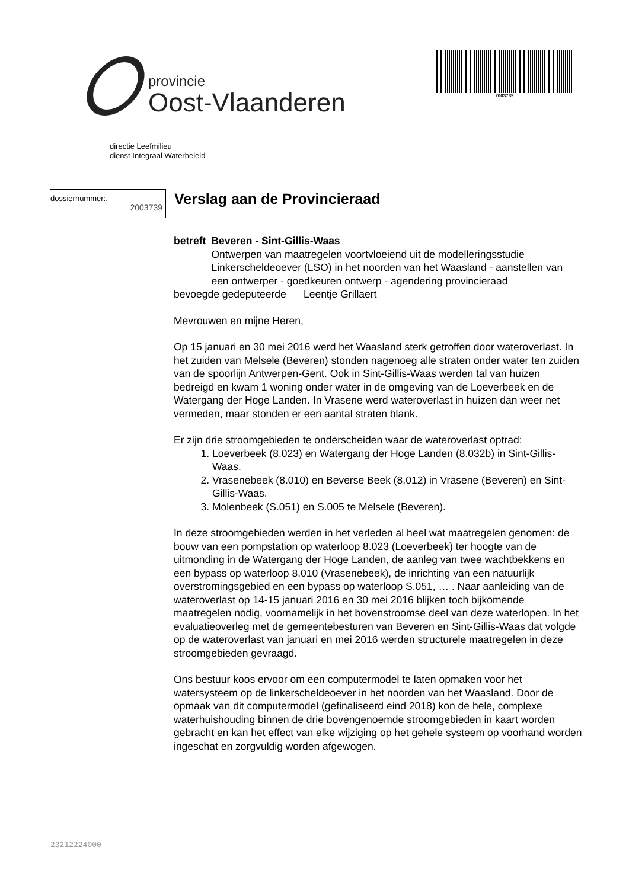provincie
Oost-Vlaanderen
2003739
directie Leefmilieu
dienst Integraal Waterbeleid
dossiernummer:.
2003739
Verslag aan de Provincieraad
betreft Beveren - Sint-Gillis-Waas
Ontwerpen van maatregelen voortvloeiend uit de modelleringsstudie Linkerscheldeoever (LSO) in het noorden van het Waasland - aanstellen van een ontwerper - goedkeuren ontwerp - agendering provincieraad
bevoegde gedeputeerde Leentje Grillaert
Mevrouwen en mijne Heren,
Op 15 januari en 30 mei 2016 werd het Waasland sterk getroffen door wateroverlast. In het zuiden van Melsele (Beveren) stonden nagenoeg alle straten onder water ten zuiden van de spoorlijn Antwerpen-Gent. Ook in Sint-Gillis-Waas werden tal van huizen bedreigd en kwam 1 woning onder water in de omgeving van de Loeverbeek en de Watergang der Hoge Landen. In Vrasene werd wateroverlast in huizen dan weer net vermeden, maar stonden er een aantal straten blank.
Er zijn drie stroomgebieden te onderscheiden waar de wateroverlast optrad:
1. Loeverbeek (8.023) en Watergang der Hoge Landen (8.032b) in Sint-Gillis-Waas.
2. Vrasenebeek (8.010) en Beverse Beek (8.012) in Vrasene (Beveren) en Sint-Gillis-Waas.
3. Molenbeek (S.051) en S.005 te Melsele (Beveren).
In deze stroomgebieden werden in het verleden al heel wat maatregelen genomen: de bouw van een pompstation op waterloop 8.023 (Loeverbeek) ter hoogte van de uitmonding in de Watergang der Hoge Landen, de aanleg van twee wachtbekkens en een bypass op waterloop 8.010 (Vrasenebeek), de inrichting van een natuurlijk overstromingsgebied en een bypass op waterloop S.051, … . Naar aanleiding van de wateroverlast op 14-15 januari 2016 en 30 mei 2016 blijken toch bijkomende maatregelen nodig, voornamelijk in het bovenstroomse deel van deze waterlopen. In het evaluatieoverleg met de gemeentebesturen van Beveren en Sint-Gillis-Waas dat volgde op de wateroverlast van januari en mei 2016 werden structurele maatregelen in deze stroomgebieden gevraagd.
Ons bestuur koos ervoor om een computermodel te laten opmaken voor het watersysteem op de linkerscheldeoever in het noorden van het Waasland. Door de opmaak van dit computermodel (gefinaliseerd eind 2018) kon de hele, complexe waterhuishouding binnen de drie bovengenoemde stroomgebieden in kaart worden gebracht en kan het effect van elke wijziging op het gehele systeem op voorhand worden ingeschat en zorgvuldig worden afgewogen.
23212224000